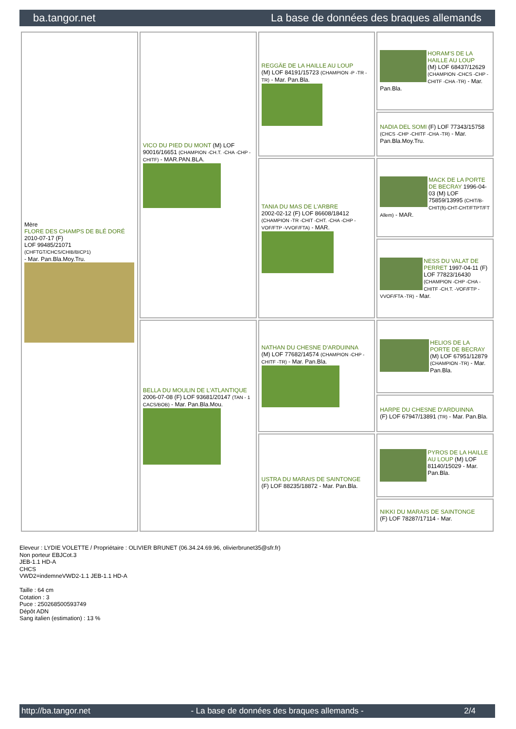ba.tangor.net La base de données des braques allemands
| Mère FLORE DES CHAMPS DE BLÉ DORÉ 2010-07-17 (F) LOF 99485/21071 (CHFTGT/CHCS/CHIB/BICP1) - Mar. Pan.Bla.Moy.Tru. | VICO DU PIED DU MONT (M) LOF 90016/16651 (CHAMPION -CH.T. -CHA -CHP -CHITF) - MAR.PAN.BLA. | REGGÄE DE LA HAILLE AU LOUP (M) LOF 84191/15723 (CHAMPION -P -TR -TR) - Mar. Pan.Bla. | HORAM'S DE LA HAILLE AU LOUP (M) LOF 68437/12629 (CHAMPION -CHCS -CHP -CHITF -CHA -TR) - Mar. Pan.Bla. |
| | | | NADIA DEL SOMI (F) LOF 77343/15758 (CHCS -CHP -CHITF -CHA -TR) - Mar. Pan.Bla.Moy.Tru. |
| | | TANIA DU MAS DE L'ARBRE 2002-02-12 (F) LOF 86608/18412 (CHAMPION -TR -CHIT -CHT. -CHA -CHP -VOF/FTP -VVOF/FTA) - MAR. | MACK DE LA PORTE DE BECRAY 1996-04-03 (M) LOF 75859/13995 (CHIT/B-CHIT(ft)-CHT-CHT/FTPT/FT Allem) - MAR. |
| | | | NESS DU VALAT DE PERRET 1997-04-11 (F) LOF 77823/16430 (CHAMPION -CHP -CHA -CHITF -CH.T. -VOF/FTP -VVOF/FTA -TR) - Mar. |
| | BELLA DU MOULIN DE L'ATLANTIQUE 2006-07-08 (F) LOF 93681/20147 (TAN - 1 CACS/BOB) - Mar. Pan.Bla.Mou. | NATHAN DU CHESNE D'ARDUINNA (M) LOF 77682/14574 (CHAMPION -CHP -CHITF -TR) - Mar. Pan.Bla. | HELIOS DE LA PORTE DE BECRAY (M) LOF 67951/12879 (CHAMPION -TR) - Mar. Pan.Bla. |
| | | | HARPE DU CHESNE D'ARDUINNA (F) LOF 67947/13891 (TR) - Mar. Pan.Bla. |
| | | USTRA DU MARAIS DE SAINTONGE (F) LOF 88235/18872 - Mar. Pan.Bla. | PYROS DE LA HAILLE AU LOUP (M) LOF 81140/15029 - Mar. Pan.Bla. |
| | | | NIKKI DU MARAIS DE SAINTONGE (F) LOF 78287/17114 - Mar. |
Eleveur : LYDIE VOLETTE / Propriétaire : OLIVIER BRUNET (06.34.24.69.96, olivierbrunet35@sfr.fr)
Non porteur EBJCot.3
JEB-1.1 HD-A
CHCS
VWD2=indemneVWD2-1.1 JEB-1.1 HD-A
Taille : 64 cm
Cotation : 3
Puce : 250268500593749
Dépôt ADN
Sang italien (estimation) : 13 %
http://ba.tangor.net - La base de données des braques allemands - 2/4